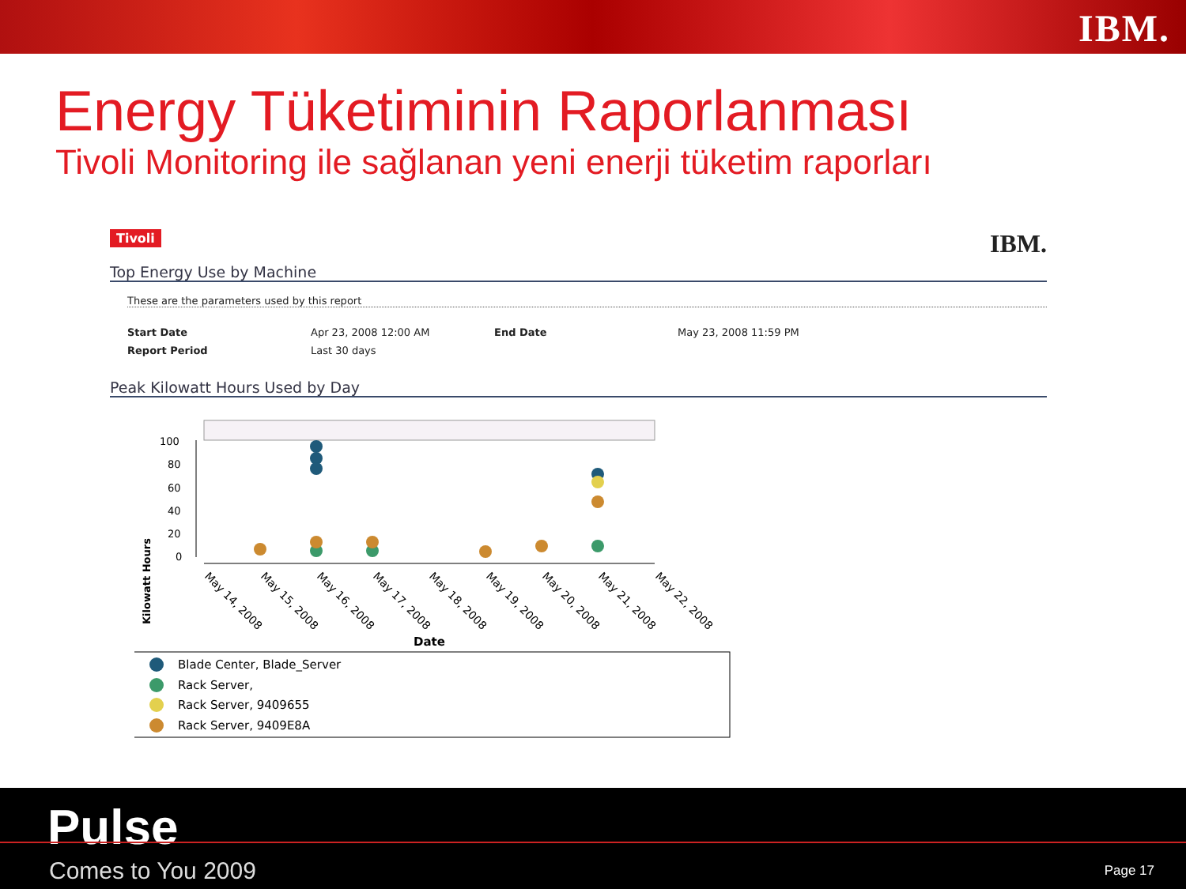IBM.
Energy Tüketiminin Raporlanması
Tivoli Monitoring ile sağlanan yeni enerji tüketim raporları
Tivoli IBM.
Top Energy Use by Machine
These are the parameters used by this report
| Start Date | Apr 23, 2008 12:00 AM | End Date | May 23, 2008 11:59 PM |
| Report Period | Last 30 days | | |
Peak Kilowatt Hours Used by Day
100
80
60
40
20
0
May 14, 2008
May 15, 2008
May 16, 2008
May 17, 2008
May 18, 2008
May 19, 2008
May 20, 2008
May 21, 2008
May 22, 2008
Kilowatt Hours
Date
Blade Center, Blade_Server
Rack Server,
Rack Server, 9409655
Rack Server, 9409E8A
Pulse
Comes to You 2009 Page 17